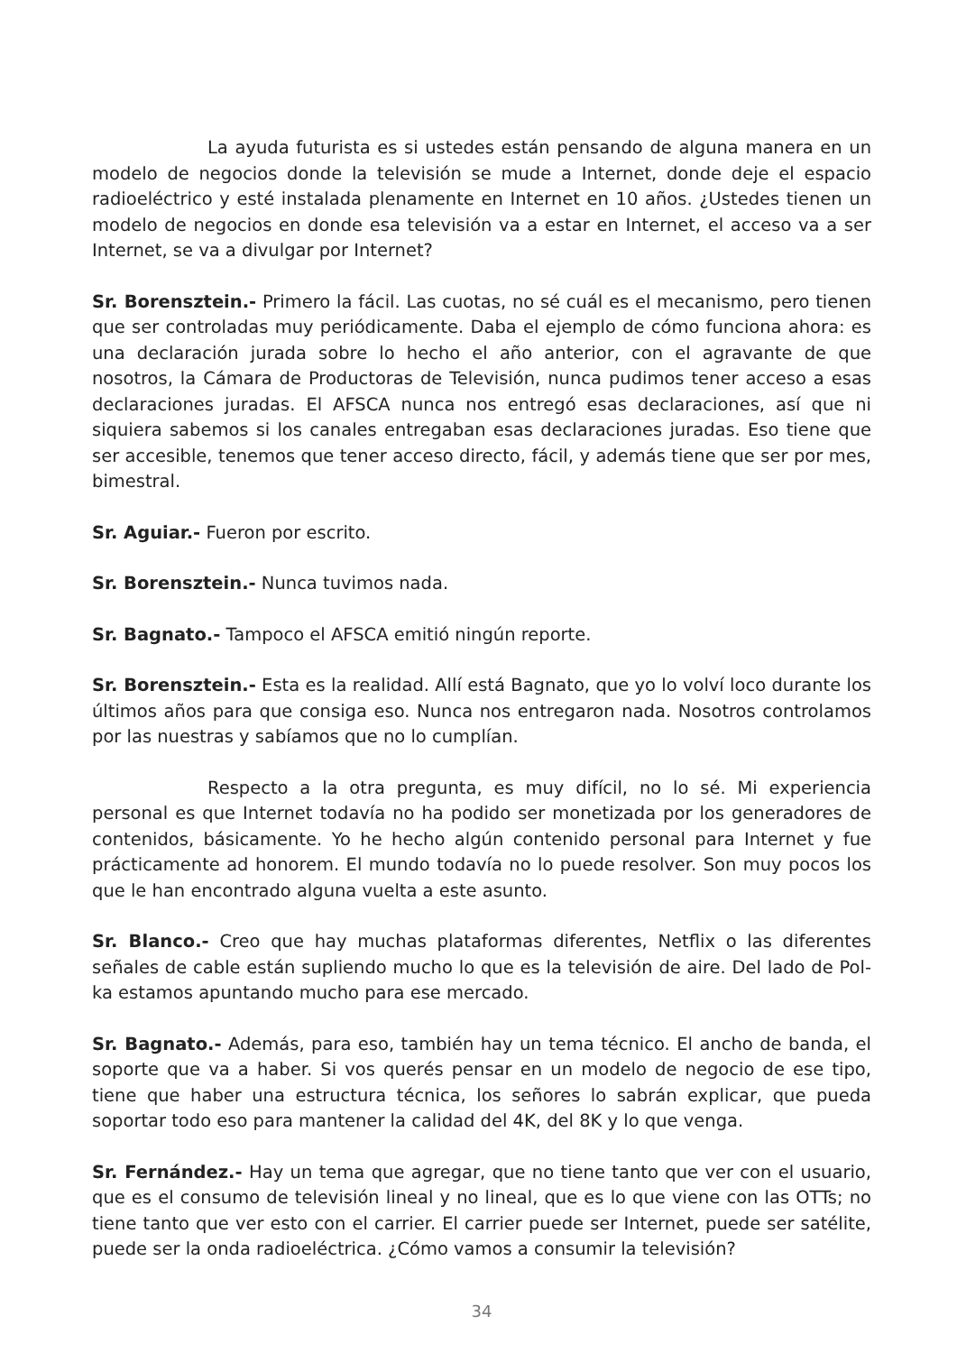La ayuda futurista es si ustedes están pensando de alguna manera en un modelo de negocios donde la televisión se mude a Internet, donde deje el espacio radioeléctrico y esté instalada plenamente en Internet en 10 años. ¿Ustedes tienen un modelo de negocios en donde esa televisión va a estar en Internet, el acceso va a ser Internet, se va a divulgar por Internet?
Sr. Borensztein.- Primero la fácil. Las cuotas, no sé cuál es el mecanismo, pero tienen que ser controladas muy periódicamente. Daba el ejemplo de cómo funciona ahora: es una declaración jurada sobre lo hecho el año anterior, con el agravante de que nosotros, la Cámara de Productoras de Televisión, nunca pudimos tener acceso a esas declaraciones juradas. El AFSCA nunca nos entregó esas declaraciones, así que ni siquiera sabemos si los canales entregaban esas declaraciones juradas. Eso tiene que ser accesible, tenemos que tener acceso directo, fácil, y además tiene que ser por mes, bimestral.
Sr. Aguiar.- Fueron por escrito.
Sr. Borensztein.- Nunca tuvimos nada.
Sr. Bagnato.- Tampoco el AFSCA emitió ningún reporte.
Sr. Borensztein.- Esta es la realidad. Allí está Bagnato, que yo lo volví loco durante los últimos años para que consiga eso. Nunca nos entregaron nada. Nosotros controlamos por las nuestras y sabíamos que no lo cumplían.
Respecto a la otra pregunta, es muy difícil, no lo sé. Mi experiencia personal es que Internet todavía no ha podido ser monetizada por los generadores de contenidos, básicamente. Yo he hecho algún contenido personal para Internet y fue prácticamente ad honorem. El mundo todavía no lo puede resolver. Son muy pocos los que le han encontrado alguna vuelta a este asunto.
Sr. Blanco.- Creo que hay muchas plataformas diferentes, Netflix o las diferentes señales de cable están supliendo mucho lo que es la televisión de aire. Del lado de Pol-ka estamos apuntando mucho para ese mercado.
Sr. Bagnato.- Además, para eso, también hay un tema técnico. El ancho de banda, el soporte que va a haber. Si vos querés pensar en un modelo de negocio de ese tipo, tiene que haber una estructura técnica, los señores lo sabrán explicar, que pueda soportar todo eso para mantener la calidad del 4K, del 8K y lo que venga.
Sr. Fernández.- Hay un tema que agregar, que no tiene tanto que ver con el usuario, que es el consumo de televisión lineal y no lineal, que es lo que viene con las OTTs; no tiene tanto que ver esto con el carrier. El carrier puede ser Internet, puede ser satélite, puede ser la onda radioeléctrica. ¿Cómo vamos a consumir la televisión?
34